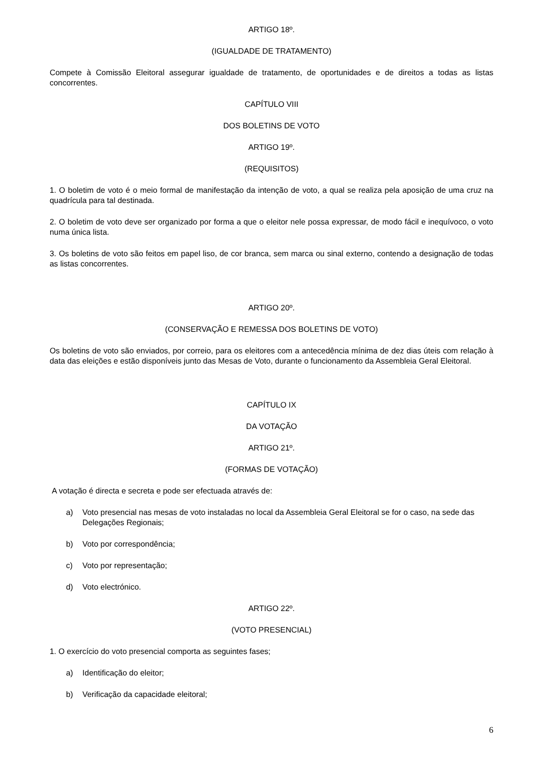ARTIGO 18º.
(IGUALDADE DE TRATAMENTO)
Compete à Comissão Eleitoral assegurar igualdade de tratamento, de oportunidades e de direitos a todas as listas concorrentes.
CAPÍTULO VIII
DOS BOLETINS DE VOTO
ARTIGO 19º.
(REQUISITOS)
1. O boletim de voto é o meio formal de manifestação da intenção de voto, a qual se realiza pela aposição de uma cruz na quadrícula para tal destinada.
2. O boletim de voto deve ser organizado por forma a que o eleitor nele possa expressar, de modo fácil e inequívoco, o voto numa única lista.
3. Os boletins de voto são feitos em papel liso, de cor branca, sem marca ou sinal externo, contendo a designação de todas as listas concorrentes.
ARTIGO 20º.
(CONSERVAÇÃO E REMESSA DOS BOLETINS DE VOTO)
Os boletins de voto são enviados, por correio, para os eleitores com a antecedência mínima de dez dias úteis com relação à data das eleições e estão disponíveis junto das Mesas de Voto, durante o funcionamento da Assembleia Geral Eleitoral.
CAPÍTULO IX
DA VOTAÇÃO
ARTIGO 21º.
(FORMAS DE VOTAÇÃO)
A votação é directa e secreta e pode ser efectuada através de:
a) Voto presencial nas mesas de voto instaladas no local da Assembleia Geral Eleitoral se for o caso, na sede das Delegações Regionais;
b) Voto por correspondência;
c) Voto por representação;
d) Voto electrónico.
ARTIGO 22º.
(VOTO PRESENCIAL)
1. O exercício do voto presencial comporta as seguintes fases;
a) Identificação do eleitor;
b) Verificação da capacidade eleitoral;
6